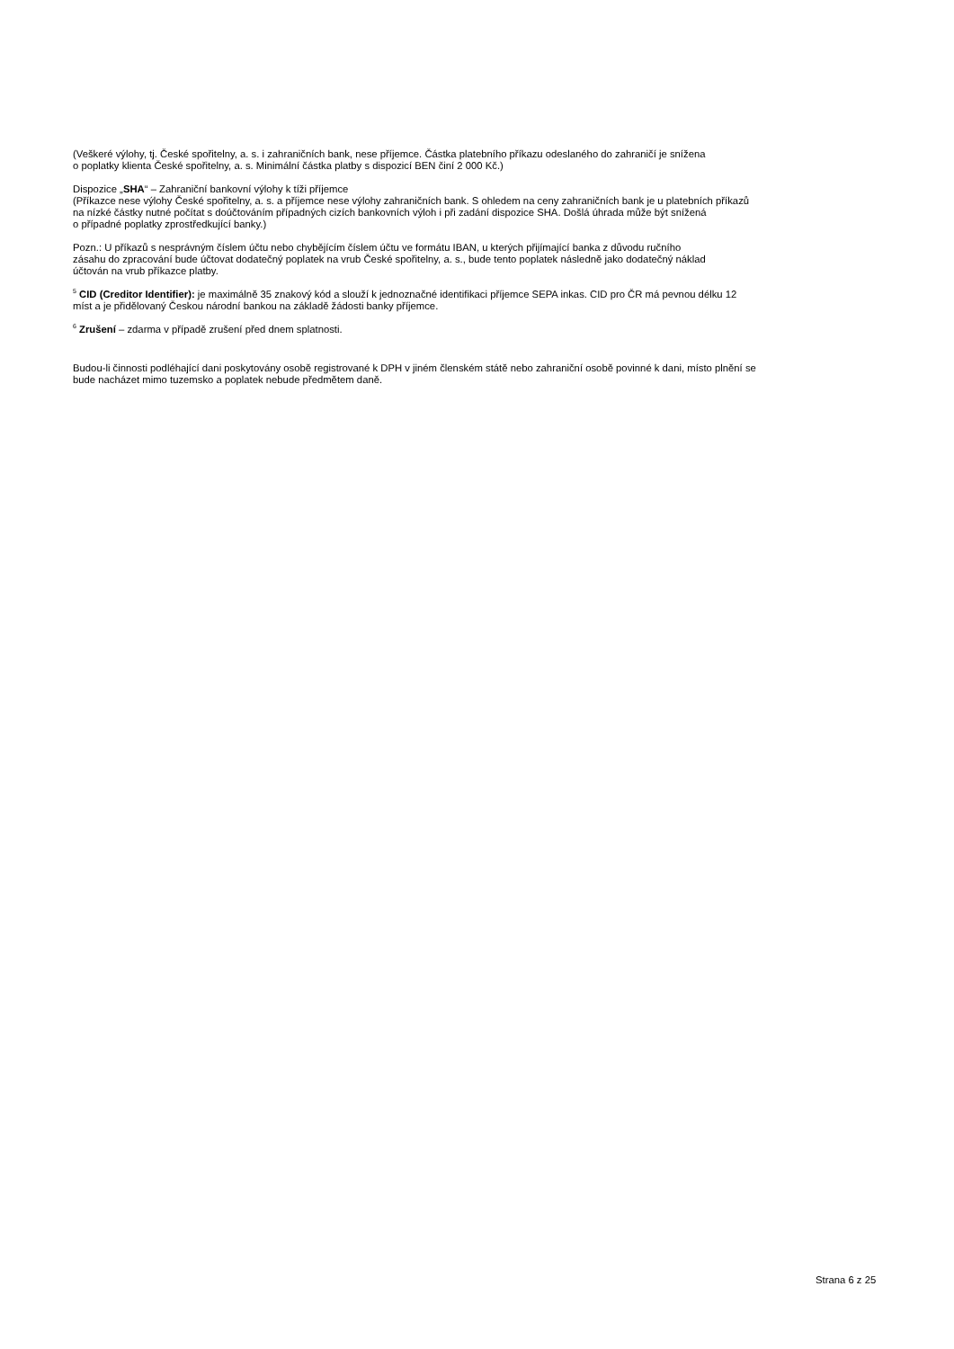(Veškeré výlohy, tj. České spořitelny, a. s. i zahraničních bank, nese příjemce. Částka platebního příkazu odeslaného do zahraničí je snížena
o poplatky klienta České spořitelny, a. s. Minimální částka platby s dispozicí BEN činí 2 000 Kč.)
Dispozice „SHA“ – Zahraniční bankovní výlohy k tíži příjemce
(Příkazce nese výlohy České spořitelny, a. s. a příjemce nese výlohy zahraničních bank. S ohledem na ceny zahraničních bank je u platebních příkazů
na nízké částky nutné počítat s doúčtováním případných cizích bankovních výloh i při zadání dispozice SHA. Došlá úhrada může být snížená
o případné poplatky zprostředkující banky.)
Pozn.: U příkazů s nesprávným číslem účtu nebo chybějícím číslem účtu ve formátu IBAN, u kterých přijímající banka z důvodu ručního
zásahu do zpracování bude účtovat dodatečný poplatek na vrub České spořitelny, a. s., bude tento poplatek následně jako dodatečný náklad
účtován na vrub příkazce platby.
<sup>5</sup> CID (Creditor Identifier): je maximálně 35 znakový kód a slouží k jednoznačné identifikaci příjemce SEPA inkas. CID pro ČR má pevnou délku 12
míst a je přidělovaný Českou národní bankou na základě žádosti banky příjemce.
<sup>6</sup> Zrušení – zdarma v případě zrušení před dnem splatnosti.
Budou-li činnosti podléhající dani poskytovány osobě registrované k DPH v jiném členském státě nebo zahraniční osobě povinné k dani, místo plnění se
bude nacházet mimo tuzemsko a poplatek nebude předmětem daně.
Strana 6 z 25